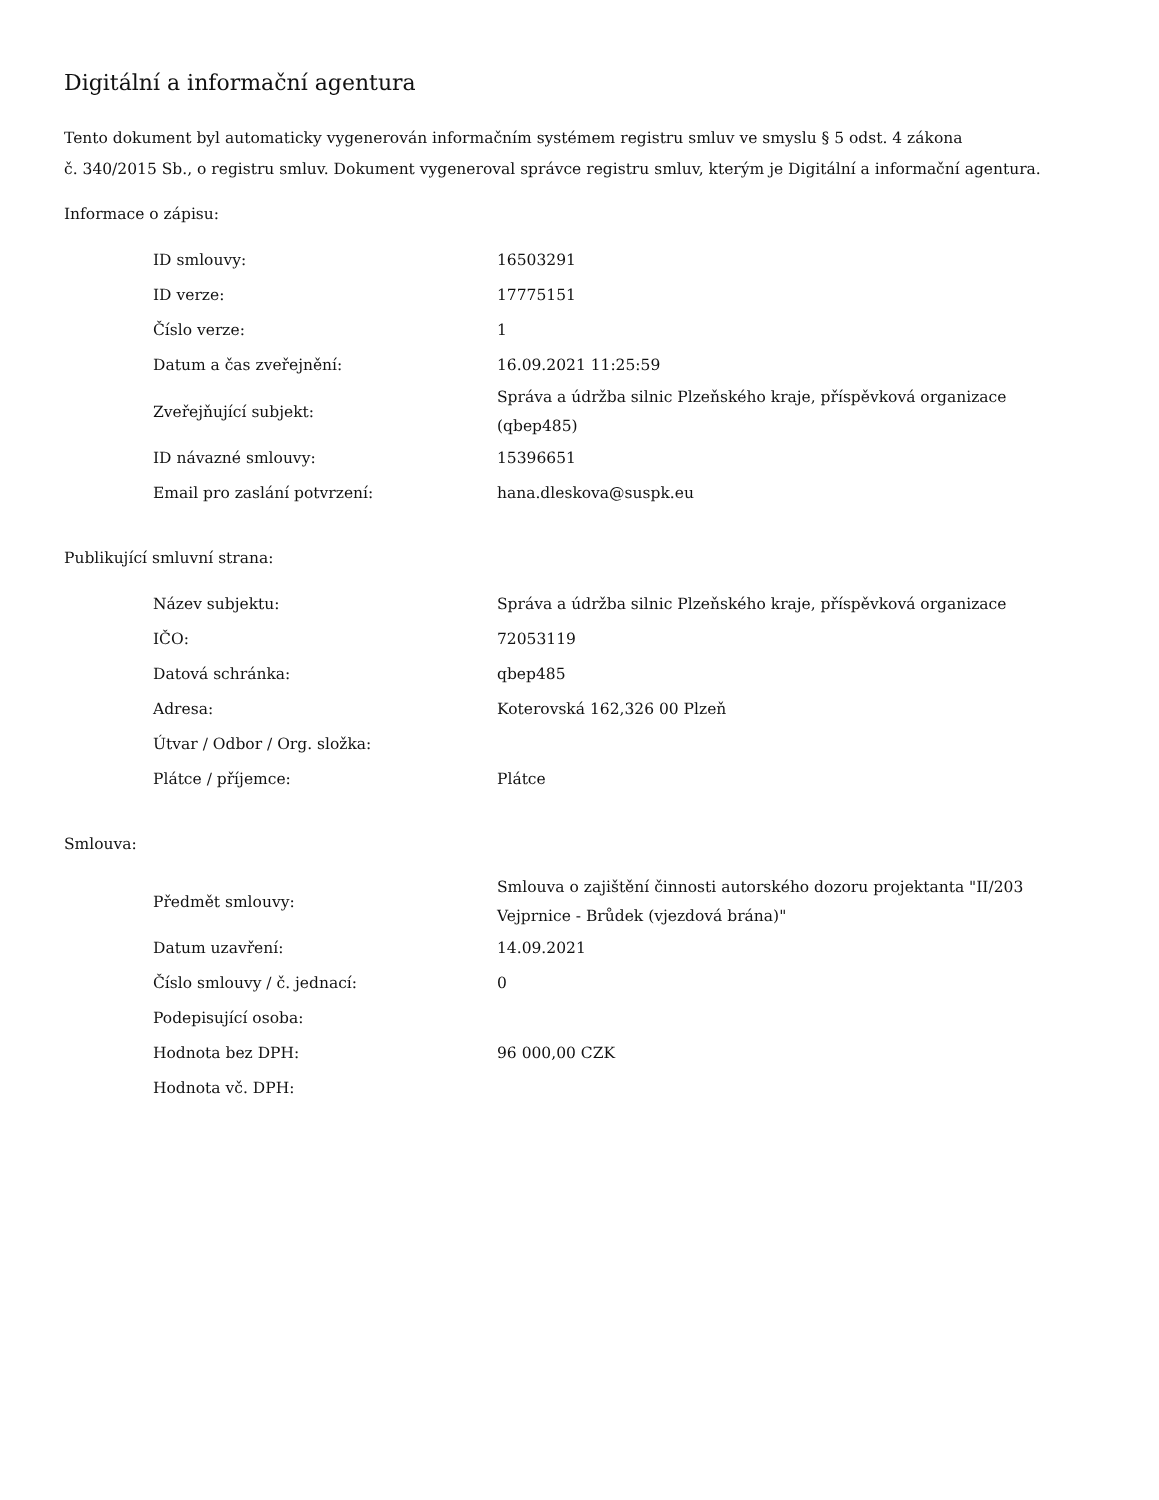Digitální a informační agentura
Tento dokument byl automaticky vygenerován informačním systémem registru smluv ve smyslu § 5 odst. 4 zákona
č. 340/2015 Sb., o registru smluv. Dokument vygeneroval správce registru smluv, kterým je Digitální a informační agentura.
Informace o zápisu:
| ID smlouvy: | 16503291 |
| ID verze: | 17775151 |
| Číslo verze: | 1 |
| Datum a čas zveřejnění: | 16.09.2021 11:25:59 |
| Zveřejňující subjekt: | Správa a údržba silnic Plzeňského kraje, příspěvková organizace (qbep485) |
| ID návazné smlouvy: | 15396651 |
| Email pro zaslání potvrzení: | hana.dleskova@suspk.eu |
Publikující smluvní strana:
| Název subjektu: | Správa a údržba silnic Plzeňského kraje, příspěvková organizace |
| IČO: | 72053119 |
| Datová schránka: | qbep485 |
| Adresa: | Koterovská 162,326 00 Plzeň |
| Útvar / Odbor / Org. složka: | |
| Plátce / příjemce: | Plátce |
Smlouva:
| Předmět smlouvy: | Smlouva o zajištění činnosti autorského dozoru projektanta "II/203 Vejprnice - Brůdek (vjezdová brána)" |
| Datum uzavření: | 14.09.2021 |
| Číslo smlouvy / č. jednací: | 0 |
| Podepisující osoba: | |
| Hodnota bez DPH: | 96 000,00 CZK |
| Hodnota vč. DPH: | |